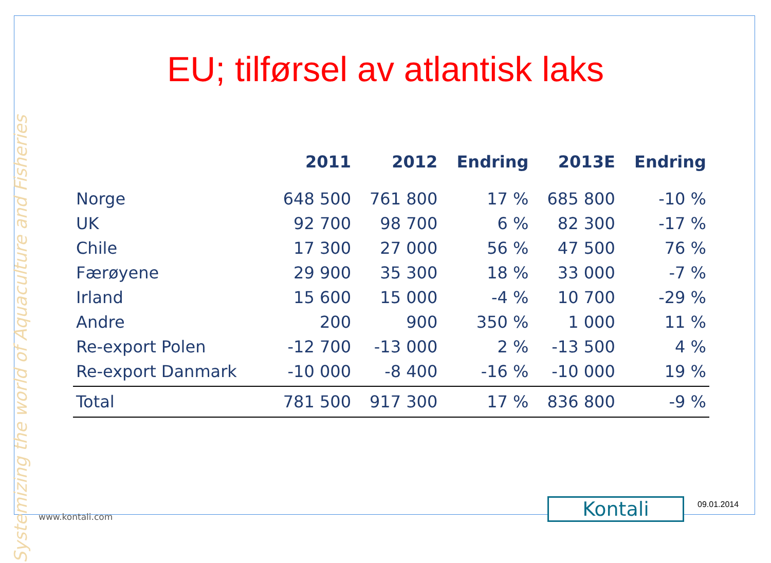EU; tilførsel av atlantisk laks
| | 2011 | 2012 | Endring | 2013E | Endring |
| --- | --- | --- | --- | --- | --- |
| Norge | 648 500 | 761 800 | 17 % | 685 800 | -10 % |
| UK | 92 700 | 98 700 | 6 % | 82 300 | -17 % |
| Chile | 17 300 | 27 000 | 56 % | 47 500 | 76 % |
| Færøyene | 29 900 | 35 300 | 18 % | 33 000 | -7 % |
| Irland | 15 600 | 15 000 | -4 % | 10 700 | -29 % |
| Andre | 200 | 900 | 350 % | 1 000 | 11 % |
| Re-export Polen | -12 700 | -13 000 | 2 % | -13 500 | 4 % |
| Re-export Danmark | -10 000 | -8 400 | -16 % | -10 000 | 19 % |
| Total | 781 500 | 917 300 | 17 % | 836 800 | -9 % |
Systemizing the world of Aquaculture and Fisheries
www.kontali.com Kontali 09.01.2014